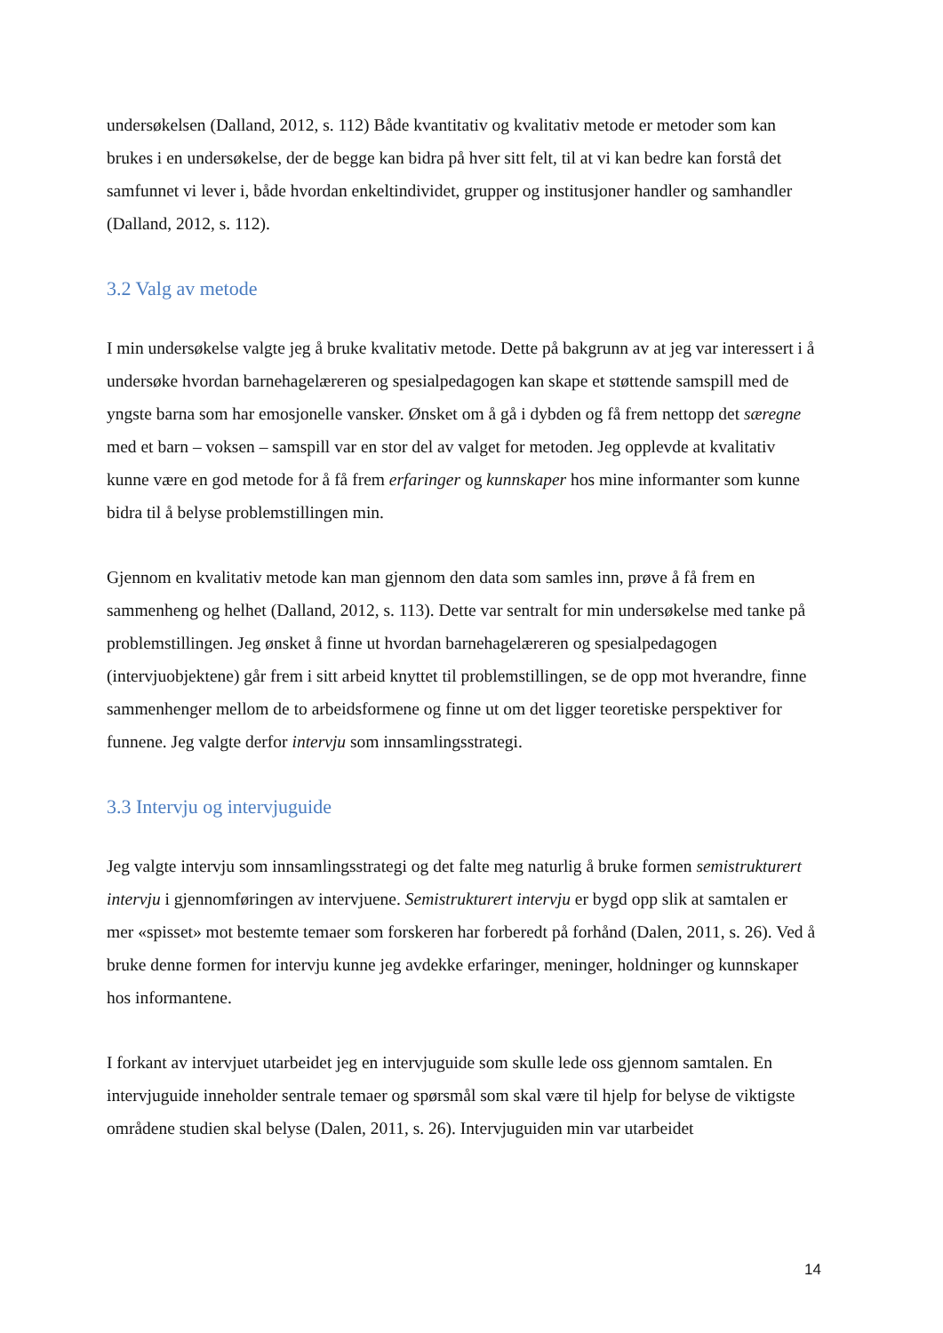undersøkelsen (Dalland, 2012, s. 112) Både kvantitativ og kvalitativ metode er metoder som kan brukes i en undersøkelse, der de begge kan bidra på hver sitt felt, til at vi kan bedre kan forstå det samfunnet vi lever i, både hvordan enkeltindividet, grupper og institusjoner handler og samhandler (Dalland, 2012, s. 112).
3.2 Valg av metode
I min undersøkelse valgte jeg å bruke kvalitativ metode. Dette på bakgrunn av at jeg var interessert i å undersøke hvordan barnehagelæreren og spesialpedagogen kan skape et støttende samspill med de yngste barna som har emosjonelle vansker. Ønsket om å gå i dybden og få frem nettopp det særegne med et barn – voksen – samspill var en stor del av valget for metoden. Jeg opplevde at kvalitativ kunne være en god metode for å få frem erfaringer og kunnskaper hos mine informanter som kunne bidra til å belyse problemstillingen min.
Gjennom en kvalitativ metode kan man gjennom den data som samles inn, prøve å få frem en sammenheng og helhet (Dalland, 2012, s. 113). Dette var sentralt for min undersøkelse med tanke på problemstillingen. Jeg ønsket å finne ut hvordan barnehagelæreren og spesialpedagogen (intervjuobjektene) går frem i sitt arbeid knyttet til problemstillingen, se de opp mot hverandre, finne sammenhenger mellom de to arbeidsformene og finne ut om det ligger teoretiske perspektiver for funnene. Jeg valgte derfor intervju som innsamlingsstrategi.
3.3 Intervju og intervjuguide
Jeg valgte intervju som innsamlingsstrategi og det falte meg naturlig å bruke formen semistrukturert intervju i gjennomføringen av intervjuene. Semistrukturert intervju er bygd opp slik at samtalen er mer «spisset» mot bestemte temaer som forskeren har forberedt på forhånd (Dalen, 2011, s. 26). Ved å bruke denne formen for intervju kunne jeg avdekke erfaringer, meninger, holdninger og kunnskaper hos informantene.
I forkant av intervjuet utarbeidet jeg en intervjuguide som skulle lede oss gjennom samtalen. En intervjuguide inneholder sentrale temaer og spørsmål som skal være til hjelp for belyse de viktigste områdene studien skal belyse (Dalen, 2011, s. 26). Intervjuguiden min var utarbeidet
14